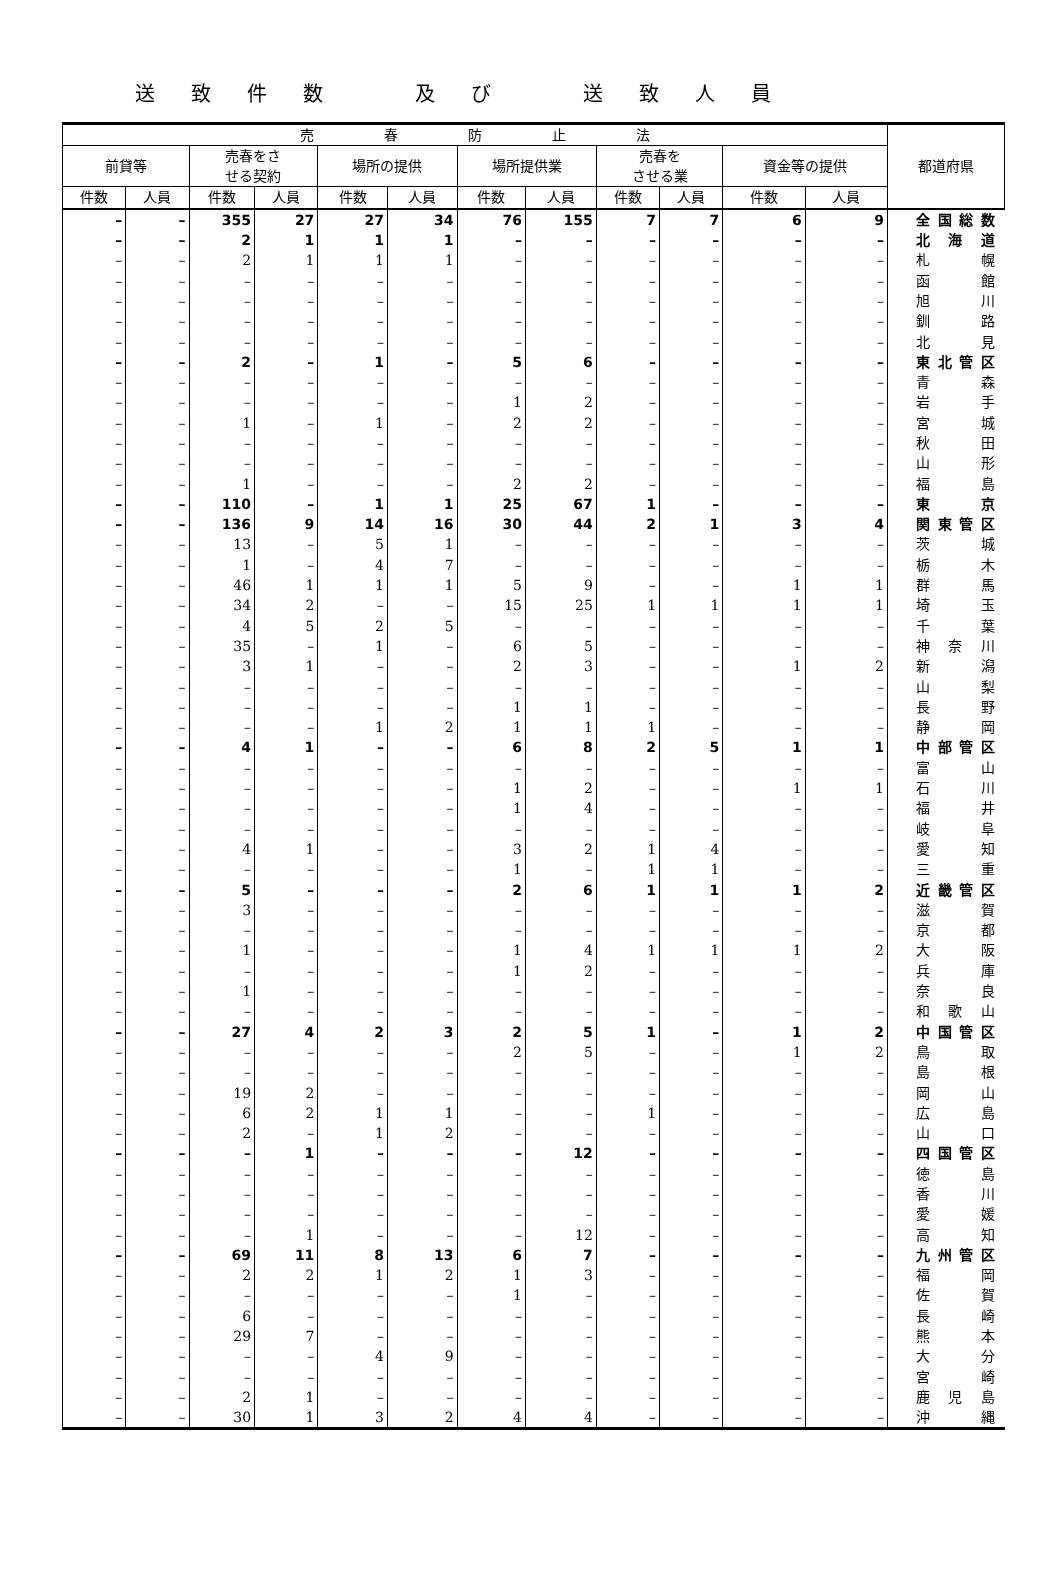送致件数　及び　送致人員
| 売 春 防 止 法 | | | | | | | | | | | | 都道府県 |
| --- | --- | --- | --- | --- | --- | --- | --- | --- | --- | --- | --- | --- |
| 前貸等 | | 売春をさ せる契約 | | 場所の提供 | | 場所提供業 | | 売春を させる業 | | 資金等の提供 | | |
| 件数 | 人員 | 件数 | 人員 | 件数 | 人員 | 件数 | 人員 | 件数 | 人員 | 件数 | 人員 | |
| – | – | 355 | 27 | 27 | 34 | 76 | 155 | 7 | 7 | 6 | 9 | 全国総数 |
| – | – | 2 | 1 | 1 | 1 | – | – | – | – | – | – | 北海道 |
| – | – | 2 | 1 | 1 | 1 | – | – | – | – | – | – | 札幌 |
| – | – | – | – | – | – | – | – | – | – | – | – | 函館 |
| – | – | – | – | – | – | – | – | – | – | – | – | 旭川 |
| – | – | – | – | – | – | – | – | – | – | – | – | 釧路 |
| – | – | – | – | – | – | – | – | – | – | – | – | 北見 |
| – | – | 2 | – | 1 | – | 5 | 6 | – | – | – | – | 東北管区 |
| – | – | – | – | – | – | – | – | – | – | – | – | 青森 |
| – | – | – | – | – | – | 1 | 2 | – | – | – | – | 岩手 |
| – | – | 1 | – | 1 | – | 2 | 2 | – | – | – | – | 宮城 |
| – | – | – | – | – | – | – | – | – | – | – | – | 秋田 |
| – | – | – | – | – | – | – | – | – | – | – | – | 山形 |
| – | – | 1 | – | – | – | 2 | 2 | – | – | – | – | 福島 |
| – | – | 110 | – | 1 | 1 | 25 | 67 | 1 | – | – | – | 東京 |
| – | – | 136 | 9 | 14 | 16 | 30 | 44 | 2 | 1 | 3 | 4 | 関東管区 |
| – | – | 13 | – | 5 | 1 | – | – | – | – | – | – | 茨城 |
| – | – | 1 | – | 4 | 7 | – | – | – | – | – | – | 栃木 |
| – | – | 46 | 1 | 1 | 1 | 5 | 9 | – | – | 1 | 1 | 群馬 |
| – | – | 34 | 2 | – | – | 15 | 25 | 1 | 1 | 1 | 1 | 埼玉 |
| – | – | 4 | 5 | 2 | 5 | – | – | – | – | – | – | 千葉 |
| – | – | 35 | – | 1 | – | 6 | 5 | – | – | – | – | 神奈川 |
| – | – | 3 | 1 | – | – | 2 | 3 | – | – | 1 | 2 | 新潟 |
| – | – | – | – | – | – | – | – | – | – | – | – | 山梨 |
| – | – | – | – | – | – | 1 | 1 | – | – | – | – | 長野 |
| – | – | – | – | 1 | 2 | 1 | 1 | 1 | – | – | – | 静岡 |
| – | – | 4 | 1 | – | – | 6 | 8 | 2 | 5 | 1 | 1 | 中部管区 |
| – | – | – | – | – | – | – | – | – | – | – | – | 富山 |
| – | – | – | – | – | – | 1 | 2 | – | – | 1 | 1 | 石川 |
| – | – | – | – | – | – | 1 | 4 | – | – | – | – | 福井 |
| – | – | – | – | – | – | – | – | – | – | – | – | 岐阜 |
| – | – | 4 | 1 | – | – | 3 | 2 | 1 | 4 | – | – | 愛知 |
| – | – | – | – | – | – | 1 | – | 1 | 1 | – | – | 三重 |
| – | – | 5 | – | – | – | 2 | 6 | 1 | 1 | 1 | 2 | 近畿管区 |
| – | – | 3 | – | – | – | – | – | – | – | – | – | 滋賀 |
| – | – | – | – | – | – | – | – | – | – | – | – | 京都 |
| – | – | 1 | – | – | – | 1 | 4 | 1 | 1 | 1 | 2 | 大阪 |
| – | – | – | – | – | – | 1 | 2 | – | – | – | – | 兵庫 |
| – | – | 1 | – | – | – | – | – | – | – | – | – | 奈良 |
| – | – | – | – | – | – | – | – | – | – | – | – | 和歌山 |
| – | – | 27 | 4 | 2 | 3 | 2 | 5 | 1 | – | 1 | 2 | 中国管区 |
| – | – | – | – | – | – | 2 | 5 | – | – | 1 | 2 | 鳥取 |
| – | – | – | – | – | – | – | – | – | – | – | – | 島根 |
| – | – | 19 | 2 | – | – | – | – | – | – | – | – | 岡山 |
| – | – | 6 | 2 | 1 | 1 | – | – | 1 | – | – | – | 広島 |
| – | – | 2 | – | 1 | 2 | – | – | – | – | – | – | 山口 |
| – | – | – | 1 | – | – | – | 12 | – | – | – | – | 四国管区 |
| – | – | – | – | – | – | – | – | – | – | – | – | 徳島 |
| – | – | – | – | – | – | – | – | – | – | – | – | 香川 |
| – | – | – | – | – | – | – | – | – | – | – | – | 愛媛 |
| – | – | – | 1 | – | – | – | 12 | – | – | – | – | 高知 |
| – | – | 69 | 11 | 8 | 13 | 6 | 7 | – | – | – | – | 九州管区 |
| – | – | 2 | 2 | 1 | 2 | 1 | 3 | – | – | – | – | 福岡 |
| – | – | – | – | – | – | 1 | – | – | – | – | – | 佐賀 |
| – | – | 6 | – | – | – | – | – | – | – | – | – | 長崎 |
| – | – | 29 | 7 | – | – | – | – | – | – | – | – | 熊本 |
| – | – | – | – | 4 | 9 | – | – | – | – | – | – | 大分 |
| – | – | – | – | – | – | – | – | – | – | – | – | 宮崎 |
| – | – | 2 | 1 | – | – | – | – | – | – | – | – | 鹿児島 |
| – | – | 30 | 1 | 3 | 2 | 4 | 4 | – | – | – | – | 沖縄 |